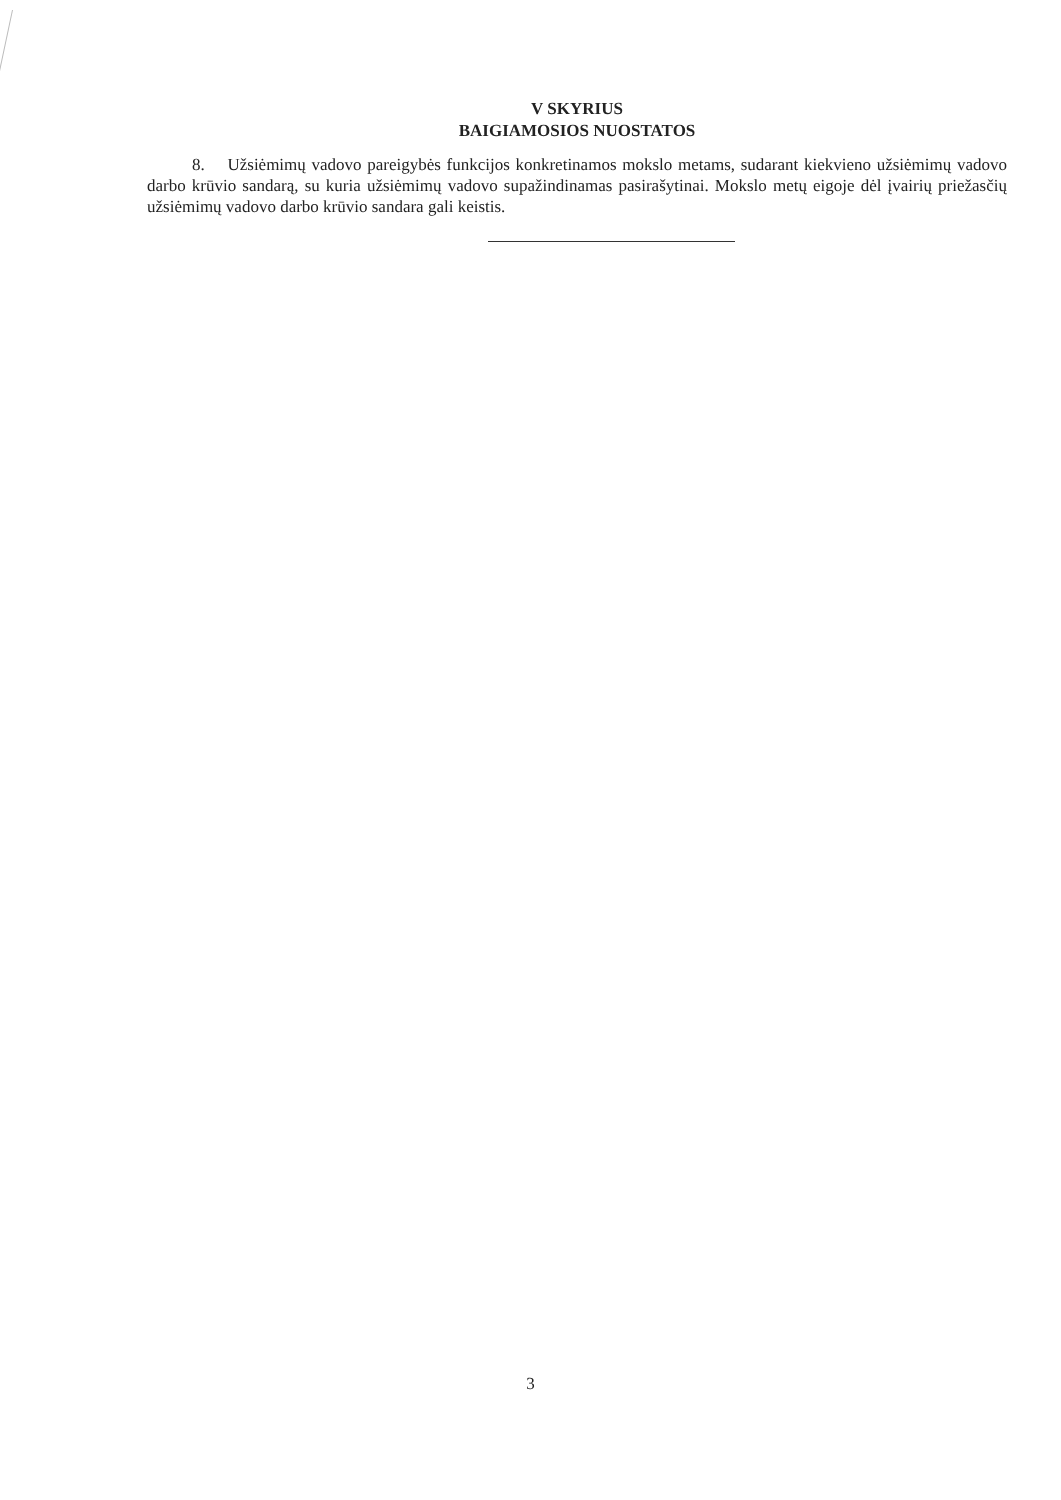V SKYRIUS
BAIGIAMOSIOS NUOSTATOS
8. Užsiėmimų vadovo pareigybės funkcijos konkretinamos mokslo metams, sudarant kiekvieno užsiėmimų vadovo darbo krūvio sandarą, su kuria užsiėmimų vadovo supažindinamas pasirašytinai. Mokslo metų eigoje dėl įvairių priežasčių užsiėmimų vadovo darbo krūvio sandara gali keistis.
3